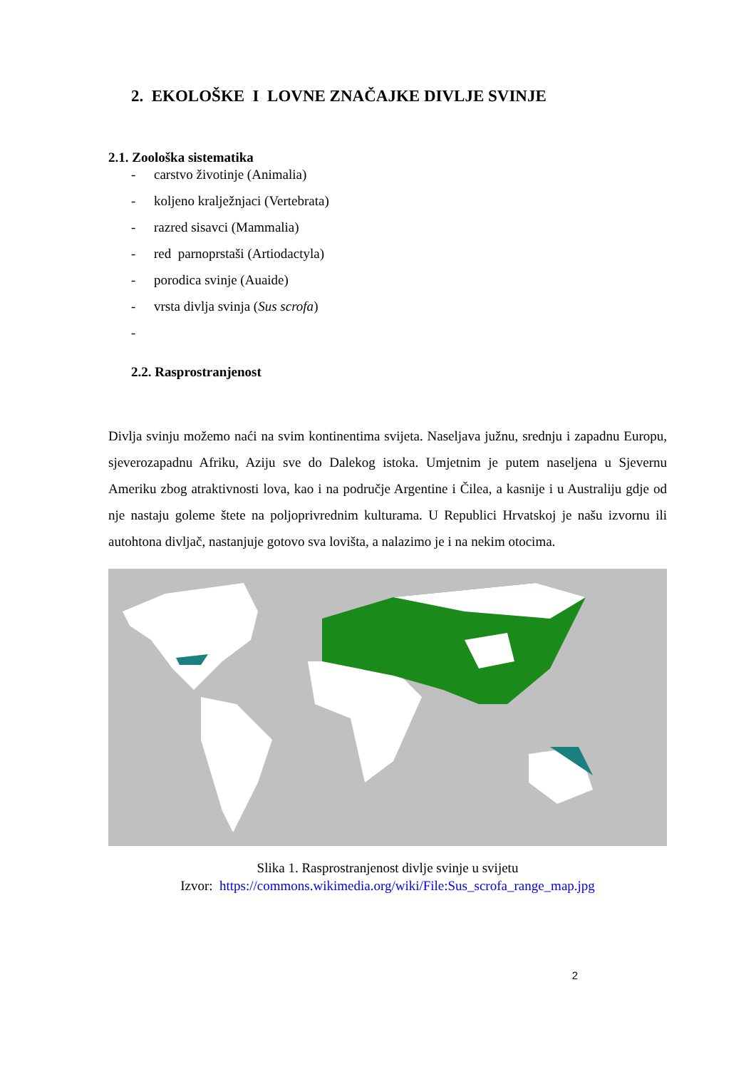2. EKOLOŠKE I LOVNE ZNAČAJKE DIVLJE SVINJE
2.1. Zoološka sistematika
- carstvo životinje (Animalia)
- koljeno kralježnjaci (Vertebrata)
- razred sisavci (Mammalia)
- red parnoprstaši (Artiodactyla)
- porodica svinje (Auaide)
- vrsta divlja svinja (Sus scrofa)
-
2.2. Rasprostranjenost
Divlja svinju možemo naći na svim kontinentima svijeta. Naseljava južnu, srednju i zapadnu Europu, sjeverozapadnu Afriku, Aziju sve do Dalekog istoka. Umjetnim je putem naseljena u Sjevernu Ameriku zbog atraktivnosti lova, kao i na područje Argentine i Čilea, a kasnije i u Australiju gdje od nje nastaju goleme štete na poljoprivrednim kulturama. U Republici Hrvatskoj je našu izvornu ili autohtona divljač, nastanjuje gotovo sva lovišta, a nalazimo je i na nekim otocima.
Slika 1. Rasprostranjenost divlje svinje u svijetu
Izvor: https://commons.wikimedia.org/wiki/File:Sus_scrofa_range_map.jpg
2